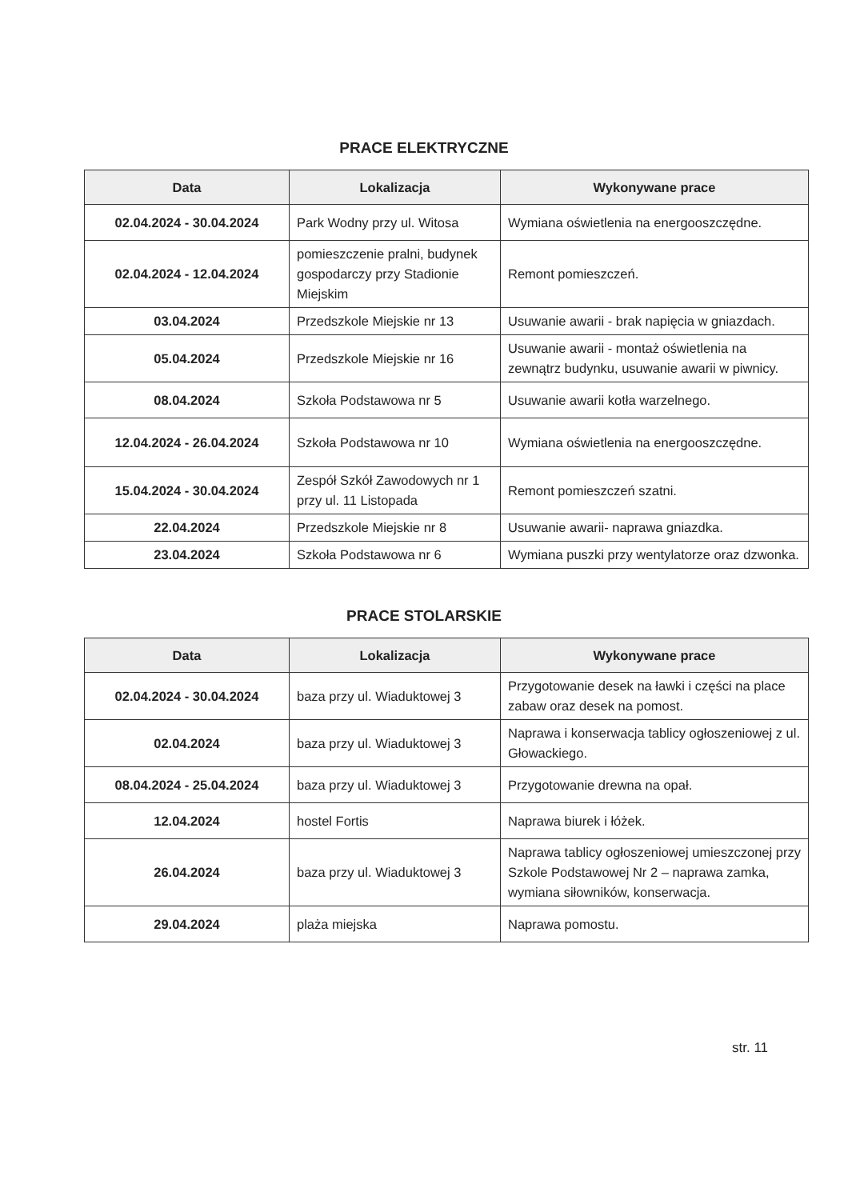PRACE ELEKTRYCZNE
| Data | Lokalizacja | Wykonywane prace |
| --- | --- | --- |
| 02.04.2024 - 30.04.2024 | Park Wodny przy ul. Witosa | Wymiana oświetlenia na energooszczędne. |
| 02.04.2024 - 12.04.2024 | pomieszczenie pralni, budynek gospodarczy przy Stadionie Miejskim | Remont pomieszczeń. |
| 03.04.2024 | Przedszkole Miejskie nr 13 | Usuwanie awarii - brak napięcia w gniazdach. |
| 05.04.2024 | Przedszkole Miejskie nr 16 | Usuwanie awarii - montaż oświetlenia na zewnątrz budynku, usuwanie awarii w piwnicy. |
| 08.04.2024 | Szkoła Podstawowa nr 5 | Usuwanie awarii kotła warzelnego. |
| 12.04.2024 - 26.04.2024 | Szkoła Podstawowa nr 10 | Wymiana oświetlenia na energooszczędne. |
| 15.04.2024 - 30.04.2024 | Zespół Szkół Zawodowych nr 1 przy ul. 11 Listopada | Remont pomieszczeń szatni. |
| 22.04.2024 | Przedszkole Miejskie nr 8 | Usuwanie awarii- naprawa gniazdka. |
| 23.04.2024 | Szkoła Podstawowa nr 6 | Wymiana puszki przy wentylatorze oraz dzwonka. |
PRACE STOLARSKIE
| Data | Lokalizacja | Wykonywane prace |
| --- | --- | --- |
| 02.04.2024 - 30.04.2024 | baza przy ul. Wiaduktowej 3 | Przygotowanie desek na ławki i części na place zabaw oraz desek na pomost. |
| 02.04.2024 | baza przy ul. Wiaduktowej 3 | Naprawa i konserwacja tablicy ogłoszeniowej z ul. Głowackiego. |
| 08.04.2024 - 25.04.2024 | baza przy ul. Wiaduktowej 3 | Przygotowanie drewna na opał. |
| 12.04.2024 | hostel Fortis | Naprawa biurek i łóżek. |
| 26.04.2024 | baza przy ul. Wiaduktowej 3 | Naprawa tablicy ogłoszeniowej umieszczonej przy Szkole Podstawowej Nr 2 – naprawa zamka, wymiana siłowników, konserwacja. |
| 29.04.2024 | plaża miejska | Naprawa pomostu. |
str. 11